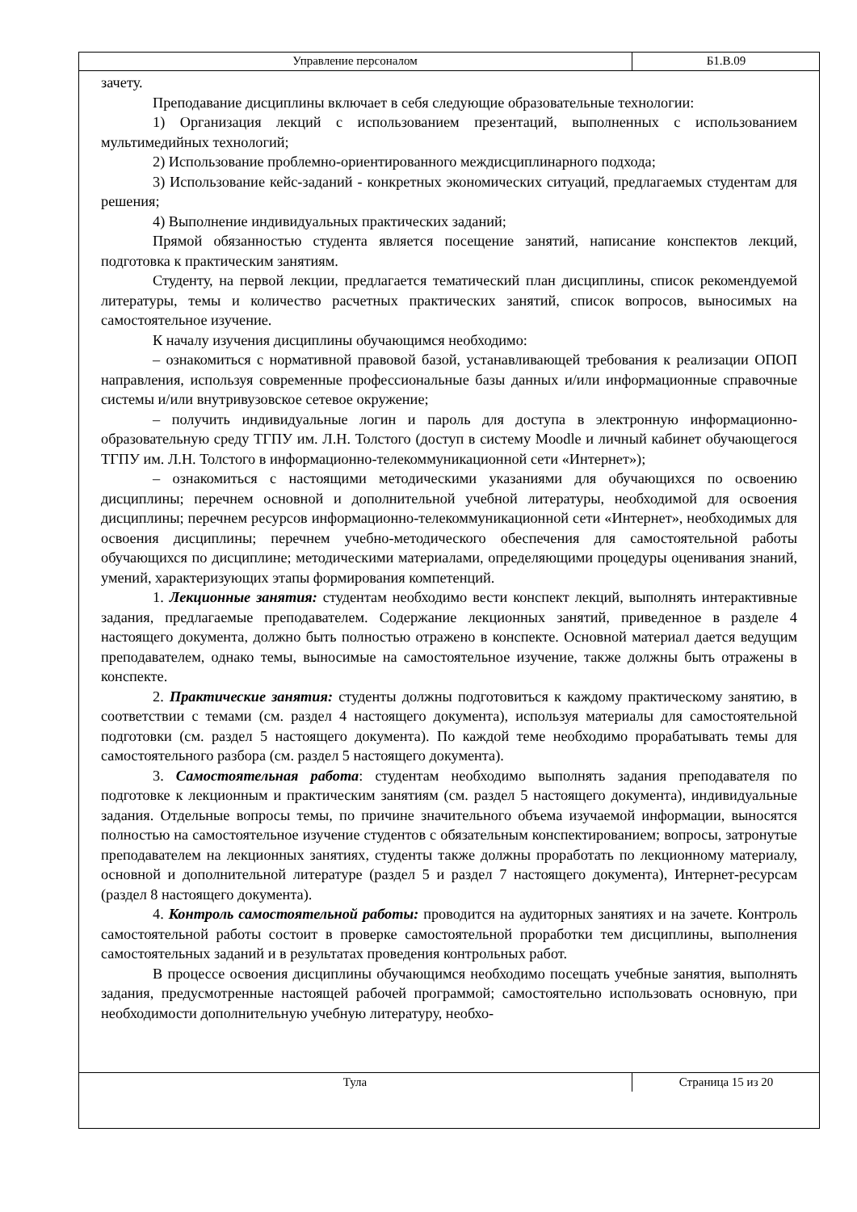| Управление персоналом | Б1.В.09 |
зачету.
Преподавание дисциплины включает в себя следующие образовательные технологии:
1) Организация лекций с использованием презентаций, выполненных с использованием мультимедийных технологий;
2) Использование проблемно-ориентированного междисциплинарного подхода;
3) Использование кейс-заданий - конкретных экономических ситуаций, предлагаемых студентам для решения;
4) Выполнение индивидуальных практических заданий;
Прямой обязанностью студента является посещение занятий, написание конспектов лекций, подготовка к практическим занятиям.
Студенту, на первой лекции, предлагается тематический план дисциплины, список рекомендуемой литературы, темы и количество расчетных практических занятий, список вопросов, выносимых на самостоятельное изучение.
К началу изучения дисциплины обучающимся необходимо:
– ознакомиться с нормативной правовой базой, устанавливающей требования к реализации ОПОП направления, используя современные профессиональные базы данных и/или информационные справочные системы и/или внутривузовское сетевое окружение;
– получить индивидуальные логин и пароль для доступа в электронную информационно-образовательную среду ТГПУ им. Л.Н. Толстого (доступ в систему Moodle и личный кабинет обучающегося ТГПУ им. Л.Н. Толстого в информационно-телекоммуникационной сети «Интернет»);
– ознакомиться с настоящими методическими указаниями для обучающихся по освоению дисциплины; перечнем основной и дополнительной учебной литературы, необходимой для освоения дисциплины; перечнем ресурсов информационно-телекоммуникационной сети «Интернет», необходимых для освоения дисциплины; перечнем учебно-методического обеспечения для самостоятельной работы обучающихся по дисциплине; методическими материалами, определяющими процедуры оценивания знаний, умений, характеризующих этапы формирования компетенций.
1. Лекционные занятия: студентам необходимо вести конспект лекций, выполнять интерактивные задания, предлагаемые преподавателем. Содержание лекционных занятий, приведенное в разделе 4 настоящего документа, должно быть полностью отражено в конспекте. Основной материал дается ведущим преподавателем, однако темы, выносимые на самостоятельное изучение, также должны быть отражены в конспекте.
2. Практические занятия: студенты должны подготовиться к каждому практическому занятию, в соответствии с темами (см. раздел 4 настоящего документа), используя материалы для самостоятельной подготовки (см. раздел 5 настоящего документа). По каждой теме необходимо прорабатывать темы для самостоятельного разбора (см. раздел 5 настоящего документа).
3. Самостоятельная работа: студентам необходимо выполнять задания преподавателя по подготовке к лекционным и практическим занятиям (см. раздел 5 настоящего документа), индивидуальные задания. Отдельные вопросы темы, по причине значительного объема изучаемой информации, выносятся полностью на самостоятельное изучение студентов с обязательным конспектированием; вопросы, затронутые преподавателем на лекционных занятиях, студенты также должны проработать по лекционному материалу, основной и дополнительной литературе (раздел 5 и раздел 7 настоящего документа), Интернет-ресурсам (раздел 8 настоящего документа).
4. Контроль самостоятельной работы: проводится на аудиторных занятиях и на зачете. Контроль самостоятельной работы состоит в проверке самостоятельной проработки тем дисциплины, выполнения самостоятельных заданий и в результатах проведения контрольных работ.
В процессе освоения дисциплины обучающимся необходимо посещать учебные занятия, выполнять задания, предусмотренные настоящей рабочей программой; самостоятельно использовать основную, при необходимости дополнительную учебную литературу, необхо-
| Тула | Страница 15 из 20 |